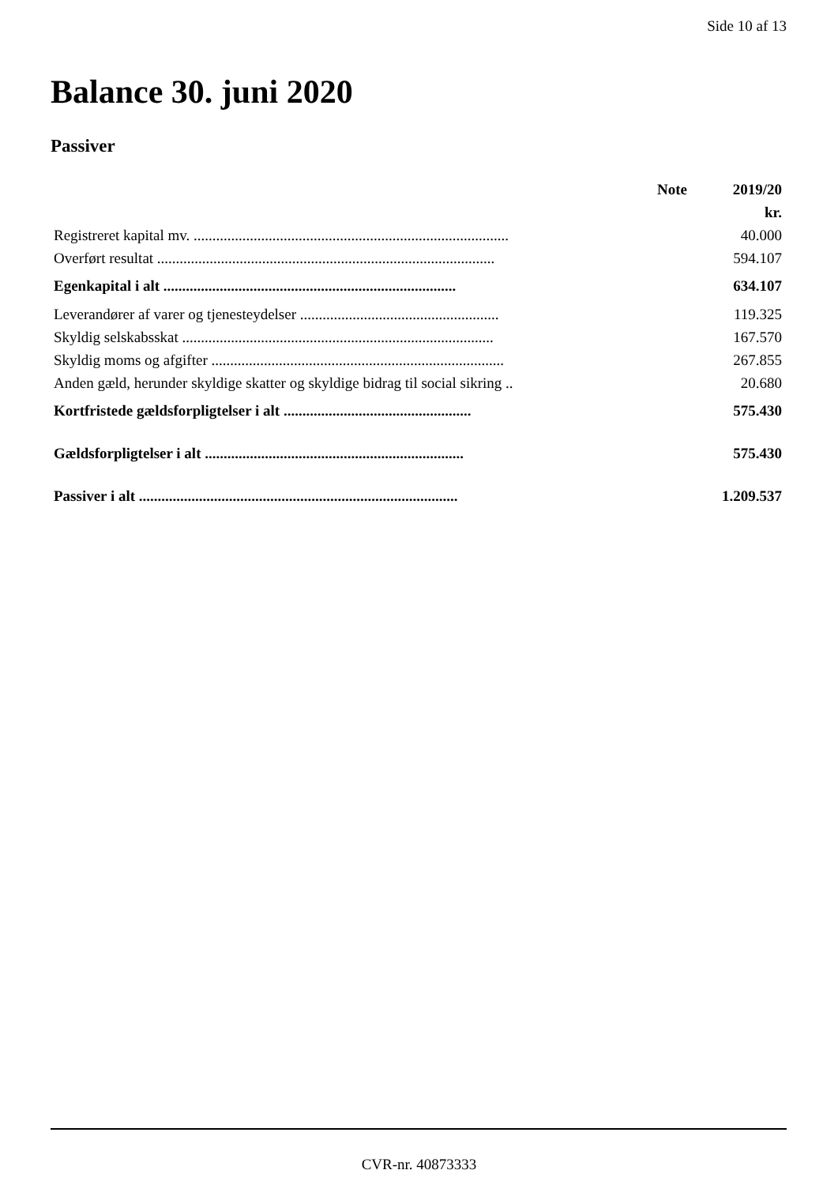Side 10 af 13
Balance 30. juni 2020
Passiver
| | Note | 2019/20 |
| --- | --- | --- |
| | | kr. |
| Registreret kapital mv. .................................................................................... | | 40.000 |
| Overført resultat .......................................................................................... | | 594.107 |
| Egenkapital i alt .............................................................................. | | 634.107 |
| Leverandører af varer og tjenesteydelser ..................................................... | | 119.325 |
| Skyldig selskabsskat ................................................................................... | | 167.570 |
| Skyldig moms og afgifter .............................................................................. | | 267.855 |
| Anden gæld, herunder skyldige skatter og skyldige bidrag til social sikring .. | | 20.680 |
| Kortfristede gældsforpligtelser i alt .................................................. | | 575.430 |
| Gældsforpligtelser i alt ..................................................................... | | 575.430 |
| Passiver i alt ..................................................................................... | | 1.209.537 |
CVR-nr. 40873333